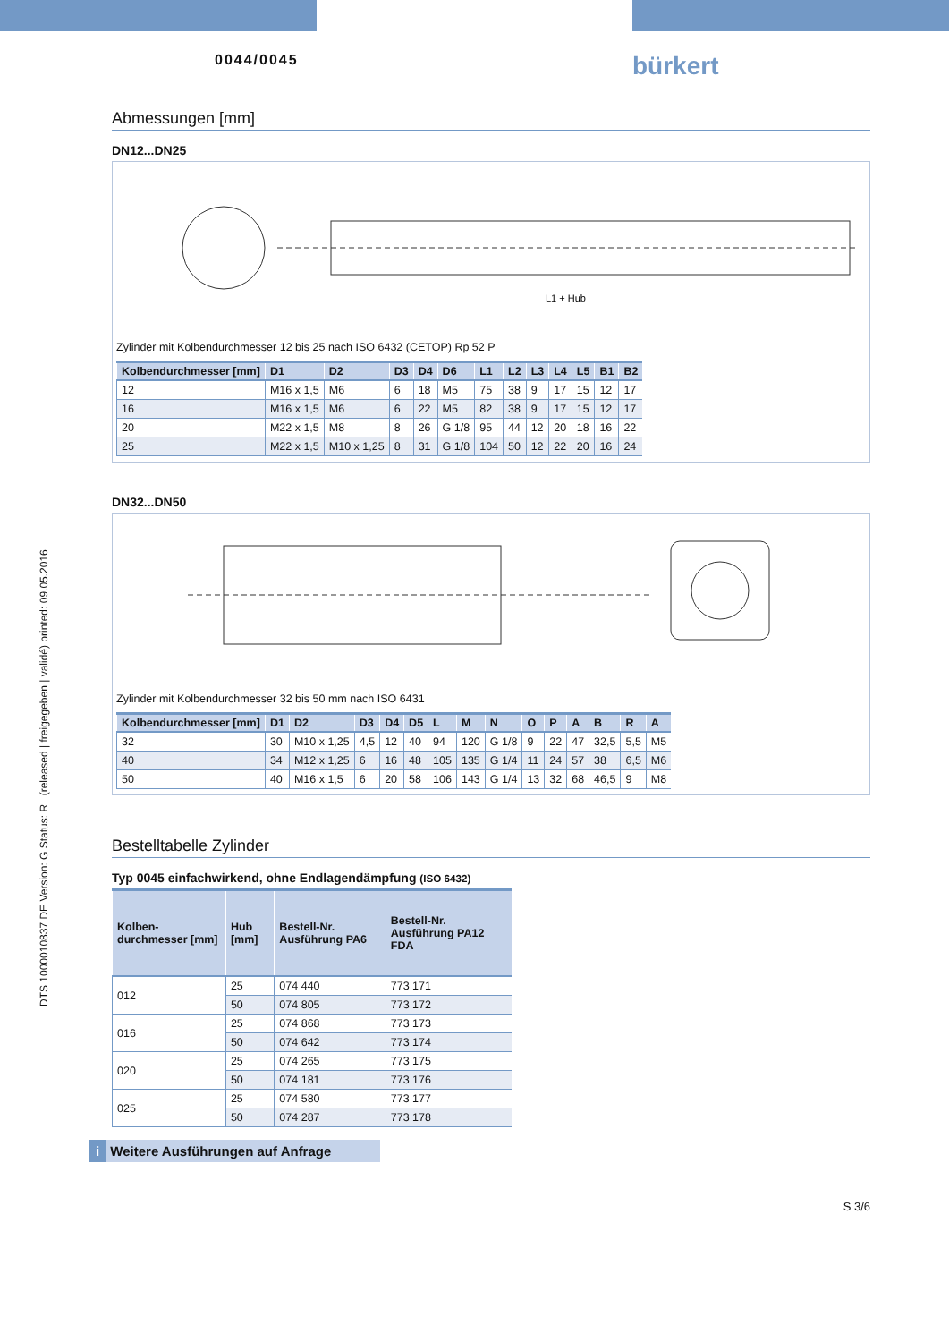DTS 1000010837 DE Version: G Status: RL (released | freigegeben | validé) printed: 09.05.2016
0044/0045 bürkert
Abmessungen [mm]
DN12...DN25
L1 + Hub
Zylinder mit Kolbendurchmesser 12 bis 25 nach ISO 6432 (CETOP) Rp 52 P
| Kolbendurchmesser [mm] | D1 | D2 | D3 | D4 | D6 | L1 | L2 | L3 | L4 | L5 | B1 | B2 |
| --- | --- | --- | --- | --- | --- | --- | --- | --- | --- | --- | --- | --- |
| 12 | M16 x 1,5 | M6 | 6 | 18 | M5 | 75 | 38 | 9 | 17 | 15 | 12 | 17 |
| 16 | M16 x 1,5 | M6 | 6 | 22 | M5 | 82 | 38 | 9 | 17 | 15 | 12 | 17 |
| 20 | M22 x 1,5 | M8 | 8 | 26 | G 1/8 | 95 | 44 | 12 | 20 | 18 | 16 | 22 |
| 25 | M22 x 1,5 | M10 x 1,25 | 8 | 31 | G 1/8 | 104 | 50 | 12 | 22 | 20 | 16 | 24 |
DN32...DN50
Zylinder mit Kolbendurchmesser 32 bis 50 mm nach ISO 6431
| Kolbendurchmesser [mm] | D1 | D2 | D3 | D4 | D5 | L | M | N | O | P | A | B | R | A |
| --- | --- | --- | --- | --- | --- | --- | --- | --- | --- | --- | --- | --- | --- | --- |
| 32 | 30 | M10 x 1,25 | 4,5 | 12 | 40 | 94 | 120 | G 1/8 | 9 | 22 | 47 | 32,5 | 5,5 | M5 |
| 40 | 34 | M12 x 1,25 | 6 | 16 | 48 | 105 | 135 | G 1/4 | 11 | 24 | 57 | 38 | 6,5 | M6 |
| 50 | 40 | M16 x 1,5 | 6 | 20 | 58 | 106 | 143 | G 1/4 | 13 | 32 | 68 | 46,5 | 9 | M8 |
Bestelltabelle Zylinder
Typ 0045 einfachwirkend, ohne Endlagendämpfung (ISO 6432)
| Kolben-durchmesser [mm] | Hub [mm] | Bestell-Nr. Ausführung PA6 | Bestell-Nr. Ausführung PA12 FDA |
| --- | --- | --- | --- |
| 012 | 25 | 074 440 | 773 171 |
| | 50 | 074 805 | 773 172 |
| 016 | 25 | 074 868 | 773 173 |
| | 50 | 074 642 | 773 174 |
| 020 | 25 | 074 265 | 773 175 |
| | 50 | 074 181 | 773 176 |
| 025 | 25 | 074 580 | 773 177 |
| | 50 | 074 287 | 773 178 |
i Weitere Ausführungen auf Anfrage
S 3/6